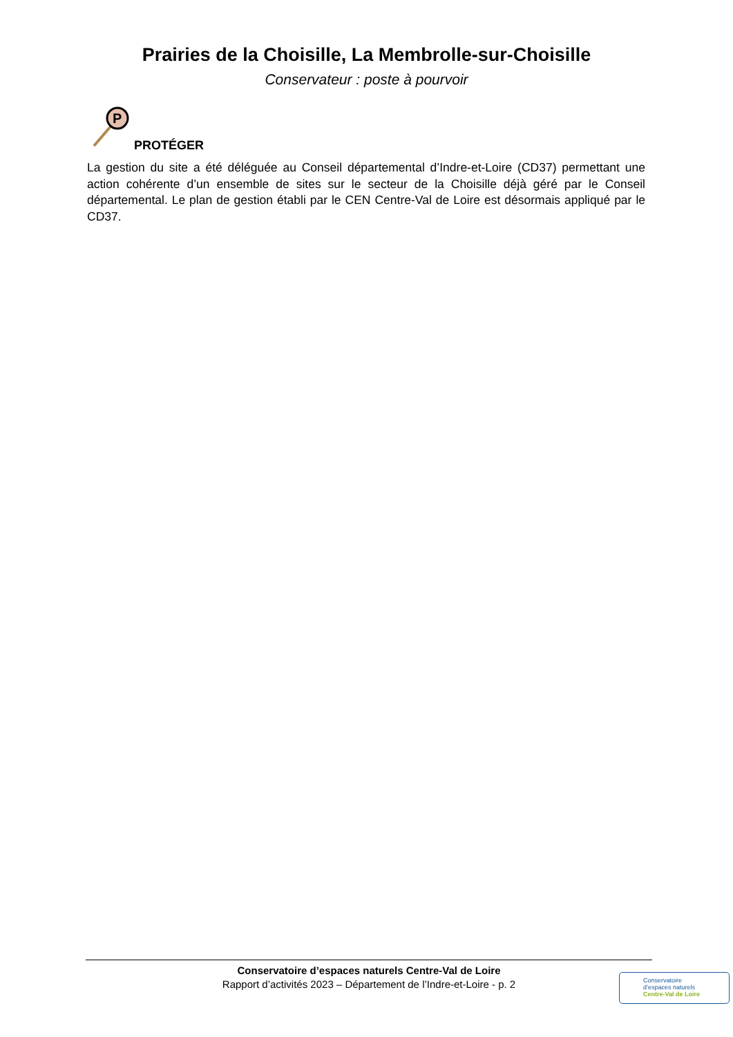Prairies de la Choisille, La Membrolle-sur-Choisille
Conservateur : poste à pourvoir
P
PROTÉGER
La gestion du site a été déléguée au Conseil départemental d’Indre-et-Loire (CD37) permettant une action cohérente d’un ensemble de sites sur le secteur de la Choisille déjà géré par le Conseil départemental. Le plan de gestion établi par le CEN Centre-Val de Loire est désormais appliqué par le CD37.
Conservatoire d’espaces naturels Centre-Val de Loire
Rapport d’activités 2023 – Département de l’Indre-et-Loire - p. 2
Conservatoire
d’espaces naturels
Centre-Val de Loire